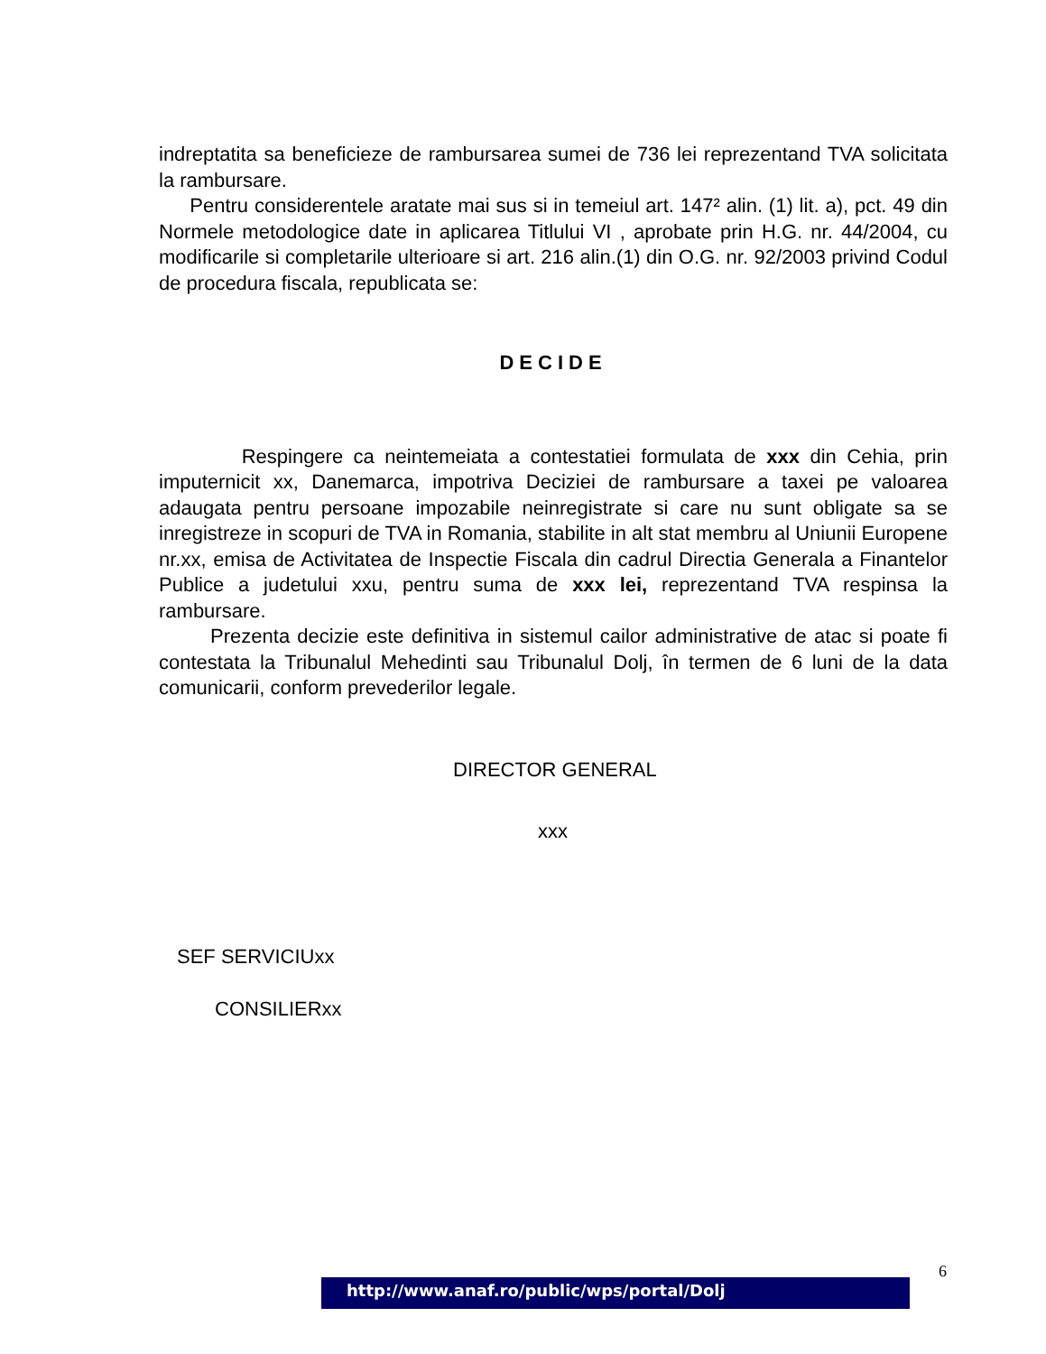indreptatita sa beneficieze de rambursarea sumei de 736 lei reprezentand TVA solicitata la rambursare.
Pentru considerentele aratate mai sus si in temeiul art. 147² alin. (1) lit. a), pct. 49 din Normele metodologice date in aplicarea Titlului VI , aprobate prin H.G. nr. 44/2004, cu modificarile si completarile ulterioare si art. 216 alin.(1) din O.G. nr. 92/2003 privind Codul de procedura fiscala, republicata se:
DECIDE
Respingere ca neintemeiata a contestatiei formulata de xxx din Cehia, prin imputernicit xx, Danemarca, impotriva Deciziei de rambursare a taxei pe valoarea adaugata pentru persoane impozabile neinregistrate si care nu sunt obligate sa se inregistreze in scopuri de TVA in Romania, stabilite in alt stat membru al Uniunii Europene nr.xx, emisa de Activitatea de Inspectie Fiscala din cadrul Directia Generala a Finantelor Publice a judetului xxu, pentru suma de xxx lei, reprezentand TVA respinsa la rambursare.
Prezenta decizie este definitiva in sistemul cailor administrative de atac si poate fi contestata la Tribunalul Mehedinti sau Tribunalul Dolj, în termen de 6 luni de la data comunicarii, conform prevederilor legale.
DIRECTOR GENERAL
xxx
SEF SERVICIUxx
CONSILIERxx
6
http://www.anaf.ro/public/wps/portal/Dolj